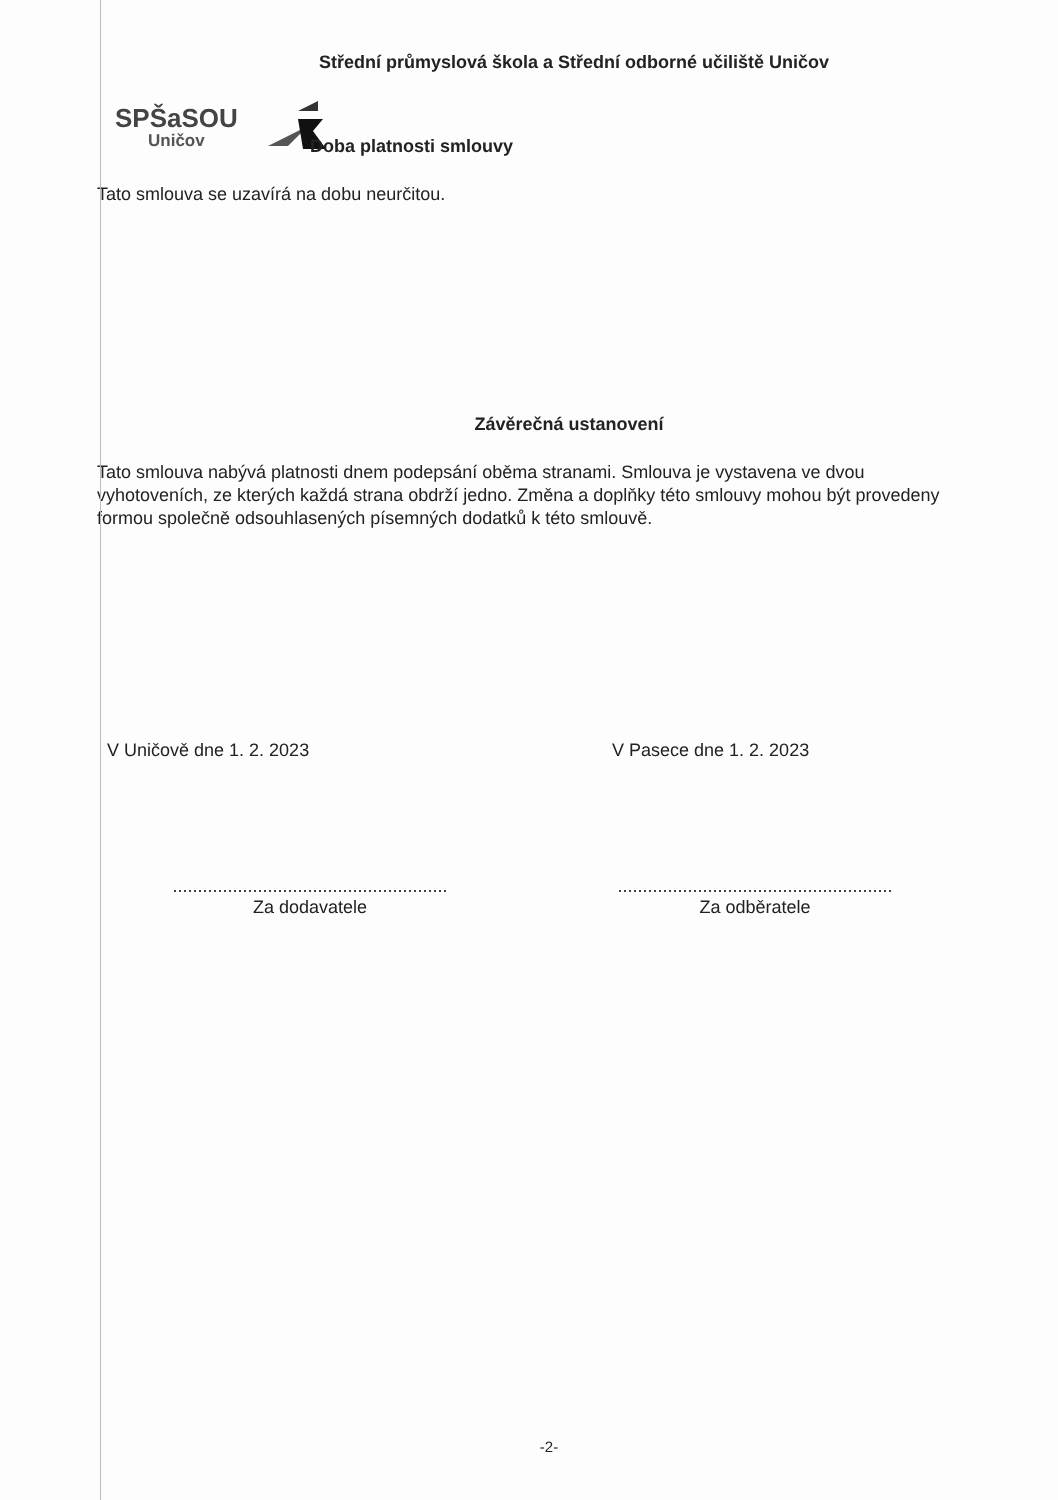Střední průmyslová škola a Střední odborné učiliště Uničov
SPŠaSOU
Uničov
Doba platnosti smlouvy
Tato smlouva se uzavírá na dobu neurčitou.
Závěrečná ustanovení
Tato smlouva nabývá platnosti dnem podepsání oběma stranami. Smlouva je vystavena ve dvou vyhotoveních, ze kterých každá strana obdrží jedno. Změna a doplňky této smlouvy mohou být provedeny formou společně odsouhlasených písemných dodatků k této smlouvě.
V Uničově dne 1. 2. 2023 V Pasece dne 1. 2. 2023
.......................................................
Za dodavatele
.......................................................
Za odběratele
-2-